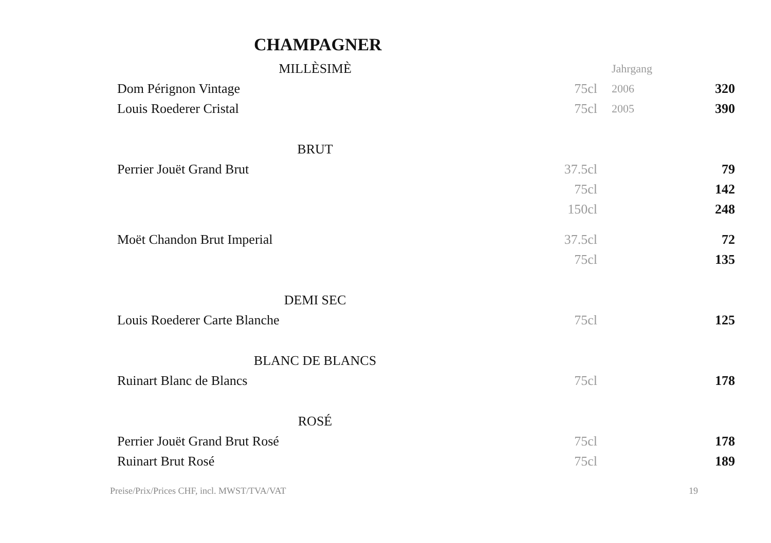CHAMPAGNER
| MILLÈSIMÈ | | Jahrgang | |
| Dom Pérignon Vintage | 75cl | 2006 | 320 |
| Louis Roederer Cristal | 75cl | 2005 | 390 |
| BRUT | | | |
| Perrier Jouët Grand Brut | 37.5cl | | 79 |
| | 75cl | | 142 |
| | 150cl | | 248 |
| Moët Chandon Brut Imperial | 37.5cl | | 72 |
| | 75cl | | 135 |
| DEMI SEC | | | |
| Louis Roederer Carte Blanche | 75cl | | 125 |
| BLANC DE BLANCS | | | |
| Ruinart Blanc de Blancs | 75cl | | 178 |
| ROSÉ | | | |
| Perrier Jouët Grand Brut Rosé | 75cl | | 178 |
| Ruinart Brut Rosé | 75cl | | 189 |
Preise/Prix/Prices CHF, incl. MWST/TVA/VAT 19